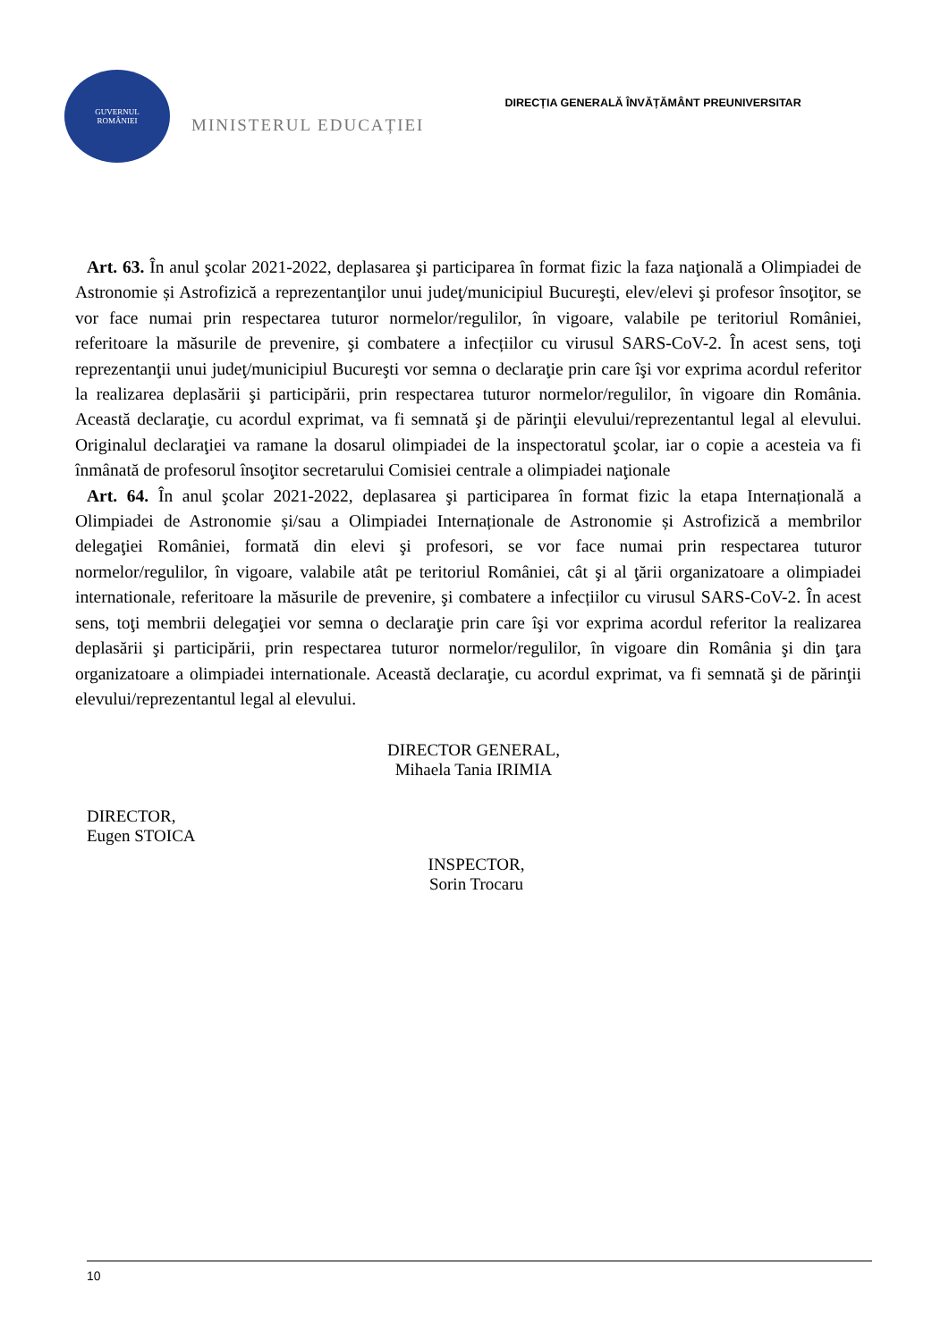GUVERNUL
ROMÂNIEI
MINISTERUL EDUCAȚIEI
DIRECȚIA GENERALĂ ÎNVĂȚĂMÂNT PREUNIVERSITAR
Art. 63. În anul şcolar 2021-2022, deplasarea şi participarea în format fizic la faza naţională a Olimpiadei de Astronomie și Astrofizică a reprezentanţilor unui judeţ/municipiul Bucureşti, elev/elevi şi profesor însoţitor, se vor face numai prin respectarea tuturor normelor/regulilor, în vigoare, valabile pe teritoriul României, referitoare la măsurile de prevenire, şi combatere a infecțiilor cu virusul SARS-CoV-2. În acest sens, toţi reprezentanţii unui judeţ/municipiul Bucureşti vor semna o declaraţie prin care îşi vor exprima acordul referitor la realizarea deplasării şi participării, prin respectarea tuturor normelor/regulilor, în vigoare din România. Această declaraţie, cu acordul exprimat, va fi semnată şi de părinţii elevului/reprezentantul legal al elevului. Originalul declaraţiei va ramane la dosarul olimpiadei de la inspectoratul şcolar, iar o copie a acesteia va fi înmânată de profesorul însoţitor secretarului Comisiei centrale a olimpiadei naţionale
Art. 64. În anul şcolar 2021-2022, deplasarea şi participarea în format fizic la etapa Internațională a Olimpiadei de Astronomie și/sau a Olimpiadei Internaționale de Astronomie și Astrofizică a membrilor delegaţiei României, formată din elevi şi profesori, se vor face numai prin respectarea tuturor normelor/regulilor, în vigoare, valabile atât pe teritoriul României, cât şi al ţării organizatoare a olimpiadei internationale, referitoare la măsurile de prevenire, şi combatere a infecțiilor cu virusul SARS-CoV-2. În acest sens, toţi membrii delegaţiei vor semna o declaraţie prin care îşi vor exprima acordul referitor la realizarea deplasării şi participării, prin respectarea tuturor normelor/regulilor, în vigoare din România şi din ţara organizatoare a olimpiadei internationale. Această declaraţie, cu acordul exprimat, va fi semnată şi de părinţii elevului/reprezentantul legal al elevului.
DIRECTOR GENERAL,
Mihaela Tania IRIMIA
DIRECTOR,
Eugen STOICA
INSPECTOR,
Sorin Trocaru
10